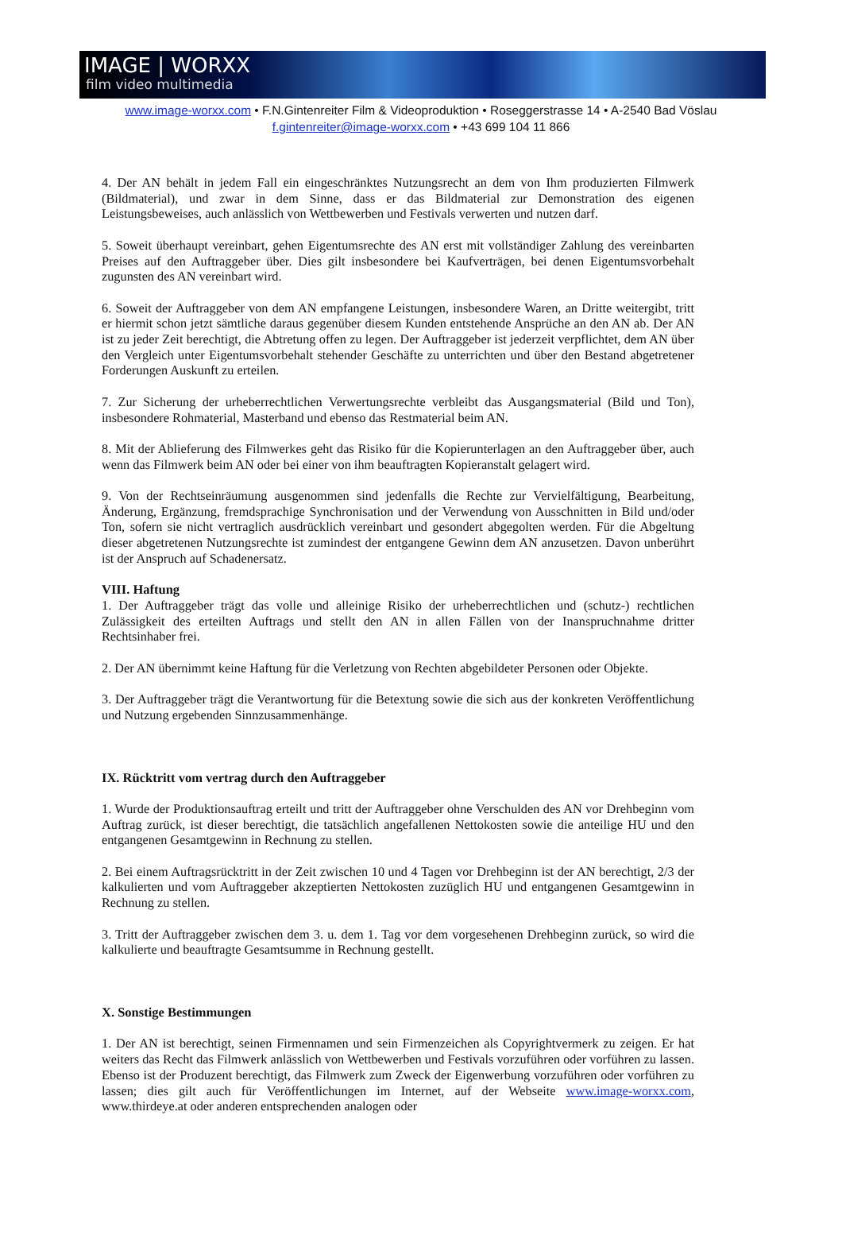IMAGE | WORXX
film video multimedia
www.image-worxx.com • F.N.Gintenreiter Film & Videoproduktion • Roseggerstrasse 14 • A-2540 Bad Vöslau
f.gintenreiter@image-worxx.com • +43 699 104 11 866
4. Der AN behält in jedem Fall ein eingeschränktes Nutzungsrecht an dem von Ihm produzierten Filmwerk (Bildmaterial), und zwar in dem Sinne, dass er das Bildmaterial zur Demonstration des eigenen Leistungsbeweises, auch anlässlich von Wettbewerben und Festivals verwerten und nutzen darf.
5. Soweit überhaupt vereinbart, gehen Eigentumsrechte des AN erst mit vollständiger Zahlung des vereinbarten Preises auf den Auftraggeber über. Dies gilt insbesondere bei Kaufverträgen, bei denen Eigentumsvorbehalt zugunsten des AN vereinbart wird.
6. Soweit der Auftraggeber von dem AN empfangene Leistungen, insbesondere Waren, an Dritte weitergibt, tritt er hiermit schon jetzt sämtliche daraus gegenüber diesem Kunden entstehende Ansprüche an den AN ab. Der AN ist zu jeder Zeit berechtigt, die Abtretung offen zu legen. Der Auftraggeber ist jederzeit verpflichtet, dem AN über den Vergleich unter Eigentumsvorbehalt stehender Geschäfte zu unterrichten und über den Bestand abgetretener Forderungen Auskunft zu erteilen.
7. Zur Sicherung der urheberrechtlichen Verwertungsrechte verbleibt das Ausgangsmaterial (Bild und Ton), insbesondere Rohmaterial, Masterband und ebenso das Restmaterial beim AN.
8. Mit der Ablieferung des Filmwerkes geht das Risiko für die Kopierunterlagen an den Auftraggeber über, auch wenn das Filmwerk beim AN oder bei einer von ihm beauftragten Kopieranstalt gelagert wird.
9. Von der Rechtseinräumung ausgenommen sind jedenfalls die Rechte zur Vervielfältigung, Bearbeitung, Änderung, Ergänzung, fremdsprachige Synchronisation und der Verwendung von Ausschnitten in Bild und/oder Ton, sofern sie nicht vertraglich ausdrücklich vereinbart und gesondert abgegolten werden. Für die Abgeltung dieser abgetretenen Nutzungsrechte ist zumindest der entgangene Gewinn dem AN anzusetzen. Davon unberührt ist der Anspruch auf Schadenersatz.
VIII. Haftung
1. Der Auftraggeber trägt das volle und alleinige Risiko der urheberrechtlichen und (schutz-) rechtlichen Zulässigkeit des erteilten Auftrags und stellt den AN in allen Fällen von der Inanspruchnahme dritter Rechtsinhaber frei.
2. Der AN übernimmt keine Haftung für die Verletzung von Rechten abgebildeter Personen oder Objekte.
3. Der Auftraggeber trägt die Verantwortung für die Betextung sowie die sich aus der konkreten Veröffentlichung und Nutzung ergebenden Sinnzusammenhänge.
IX. Rücktritt vom vertrag durch den Auftraggeber
1. Wurde der Produktionsauftrag erteilt und tritt der Auftraggeber ohne Verschulden des AN vor Drehbeginn vom Auftrag zurück, ist dieser berechtigt, die tatsächlich angefallenen Nettokosten sowie die anteilige HU und den entgangenen Gesamtgewinn in Rechnung zu stellen.
2. Bei einem Auftragsrücktritt in der Zeit zwischen 10 und 4 Tagen vor Drehbeginn ist der AN berechtigt, 2/3 der kalkulierten und vom Auftraggeber akzeptierten Nettokosten zuzüglich HU und entgangenen Gesamtgewinn in Rechnung zu stellen.
3. Tritt der Auftraggeber zwischen dem 3. u. dem 1. Tag vor dem vorgesehenen Drehbeginn zurück, so wird die kalkulierte und beauftragte Gesamtsumme in Rechnung gestellt.
X. Sonstige Bestimmungen
1. Der AN ist berechtigt, seinen Firmennamen und sein Firmenzeichen als Copyrightvermerk zu zeigen. Er hat weiters das Recht das Filmwerk anlässlich von Wettbewerben und Festivals vorzuführen oder vorführen zu lassen. Ebenso ist der Produzent berechtigt, das Filmwerk zum Zweck der Eigenwerbung vorzuführen oder vorführen zu lassen; dies gilt auch für Veröffentlichungen im Internet, auf der Webseite www.image-worxx.com, www.thirdeye.at oder anderen entsprechenden analogen oder